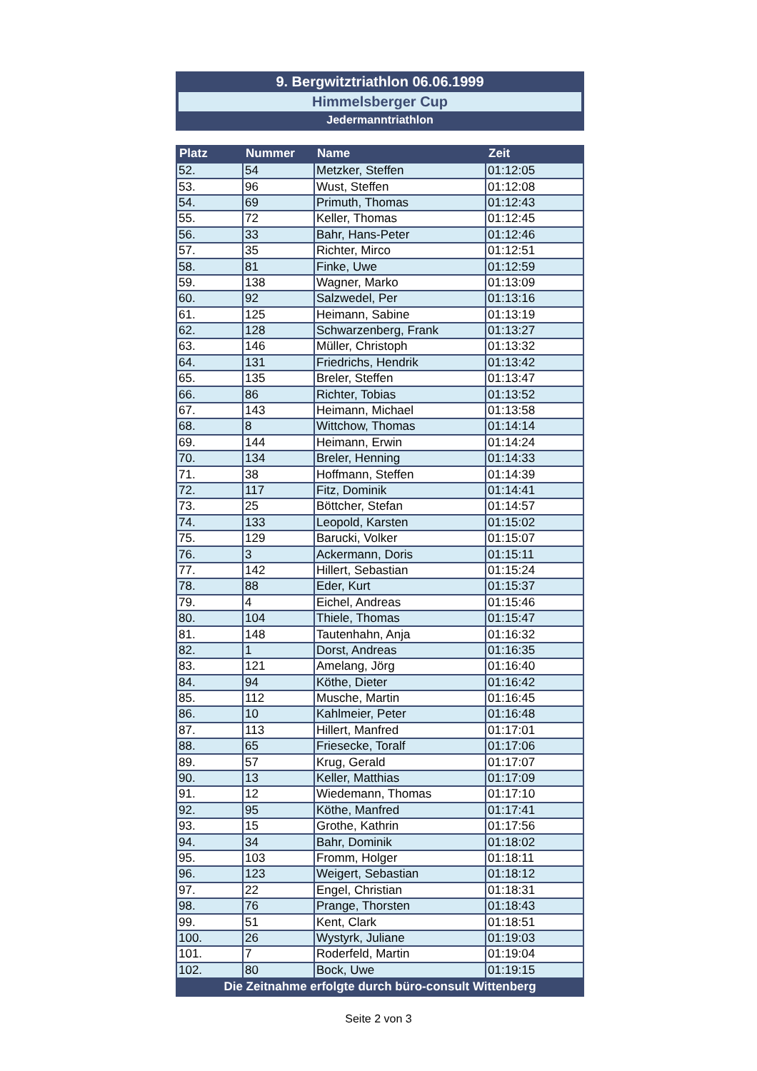9. Bergwitztriathlon 06.06.1999
Himmelsberger Cup
Jedermanntriathlon
| Platz | Nummer | Name | Zeit |
| --- | --- | --- | --- |
| 52. | 54 | Metzker, Steffen | 01:12:05 |
| 53. | 96 | Wust, Steffen | 01:12:08 |
| 54. | 69 | Primuth, Thomas | 01:12:43 |
| 55. | 72 | Keller, Thomas | 01:12:45 |
| 56. | 33 | Bahr, Hans-Peter | 01:12:46 |
| 57. | 35 | Richter, Mirco | 01:12:51 |
| 58. | 81 | Finke, Uwe | 01:12:59 |
| 59. | 138 | Wagner, Marko | 01:13:09 |
| 60. | 92 | Salzwedel, Per | 01:13:16 |
| 61. | 125 | Heimann, Sabine | 01:13:19 |
| 62. | 128 | Schwarzenberg, Frank | 01:13:27 |
| 63. | 146 | Müller, Christoph | 01:13:32 |
| 64. | 131 | Friedrichs, Hendrik | 01:13:42 |
| 65. | 135 | Breler, Steffen | 01:13:47 |
| 66. | 86 | Richter, Tobias | 01:13:52 |
| 67. | 143 | Heimann, Michael | 01:13:58 |
| 68. | 8 | Wittchow, Thomas | 01:14:14 |
| 69. | 144 | Heimann, Erwin | 01:14:24 |
| 70. | 134 | Breler, Henning | 01:14:33 |
| 71. | 38 | Hoffmann, Steffen | 01:14:39 |
| 72. | 117 | Fitz, Dominik | 01:14:41 |
| 73. | 25 | Böttcher, Stefan | 01:14:57 |
| 74. | 133 | Leopold, Karsten | 01:15:02 |
| 75. | 129 | Barucki, Volker | 01:15:07 |
| 76. | 3 | Ackermann, Doris | 01:15:11 |
| 77. | 142 | Hillert, Sebastian | 01:15:24 |
| 78. | 88 | Eder, Kurt | 01:15:37 |
| 79. | 4 | Eichel, Andreas | 01:15:46 |
| 80. | 104 | Thiele, Thomas | 01:15:47 |
| 81. | 148 | Tautenhahn, Anja | 01:16:32 |
| 82. | 1 | Dorst, Andreas | 01:16:35 |
| 83. | 121 | Amelang, Jörg | 01:16:40 |
| 84. | 94 | Köthe, Dieter | 01:16:42 |
| 85. | 112 | Musche, Martin | 01:16:45 |
| 86. | 10 | Kahlmeier, Peter | 01:16:48 |
| 87. | 113 | Hillert, Manfred | 01:17:01 |
| 88. | 65 | Friesecke, Toralf | 01:17:06 |
| 89. | 57 | Krug, Gerald | 01:17:07 |
| 90. | 13 | Keller, Matthias | 01:17:09 |
| 91. | 12 | Wiedemann, Thomas | 01:17:10 |
| 92. | 95 | Köthe, Manfred | 01:17:41 |
| 93. | 15 | Grothe, Kathrin | 01:17:56 |
| 94. | 34 | Bahr, Dominik | 01:18:02 |
| 95. | 103 | Fromm, Holger | 01:18:11 |
| 96. | 123 | Weigert, Sebastian | 01:18:12 |
| 97. | 22 | Engel, Christian | 01:18:31 |
| 98. | 76 | Prange, Thorsten | 01:18:43 |
| 99. | 51 | Kent, Clark | 01:18:51 |
| 100. | 26 | Wystyrk, Juliane | 01:19:03 |
| 101. | 7 | Roderfeld, Martin | 01:19:04 |
| 102. | 80 | Bock, Uwe | 01:19:15 |
Die Zeitnahme erfolgte durch büro-consult Wittenberg
Seite 2 von 3